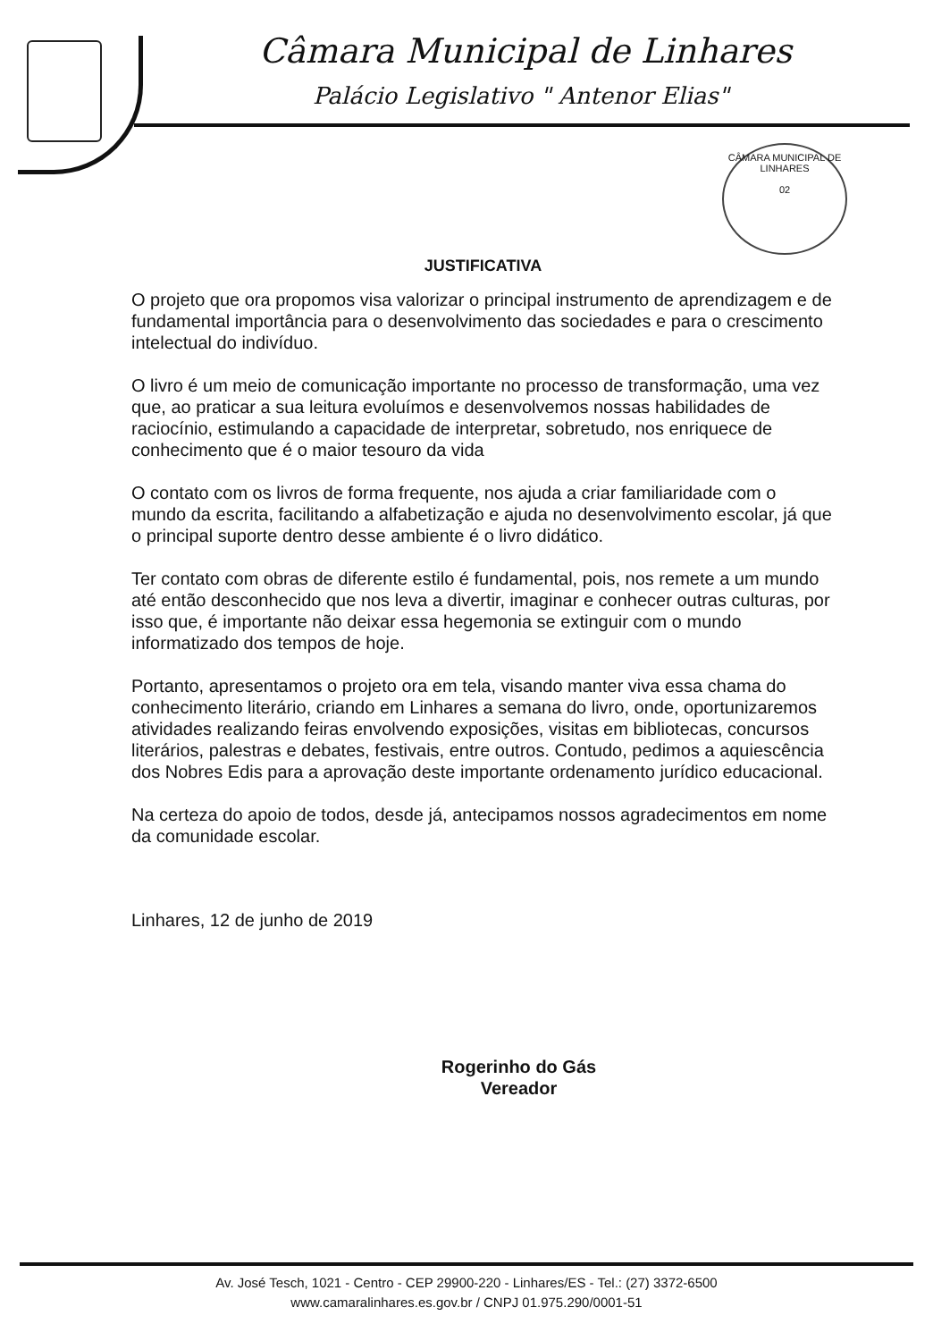Câmara Municipal de Linhares
Palácio Legislativo " Antenor Elias"
CÂMARA MUNICIPAL DE LINHARES
02
JUSTIFICATIVA
O projeto que ora propomos visa valorizar o principal instrumento de aprendizagem e de fundamental importância para o desenvolvimento das sociedades e para o crescimento intelectual do indivíduo.
O livro é um meio de comunicação importante no processo de transformação, uma vez que, ao praticar a sua leitura evoluímos e desenvolvemos nossas habilidades de raciocínio, estimulando a capacidade de interpretar, sobretudo, nos enriquece de conhecimento que é o maior tesouro da vida
O contato com os livros de forma frequente, nos ajuda a criar familiaridade com o mundo da escrita, facilitando a alfabetização e ajuda no desenvolvimento escolar, já que o principal suporte dentro desse ambiente é o livro didático.
Ter contato com obras de diferente estilo é fundamental, pois, nos remete a um mundo até então desconhecido que nos leva a divertir, imaginar e conhecer outras culturas, por isso que, é importante não deixar essa hegemonia se extinguir com o mundo informatizado dos tempos de hoje.
Portanto, apresentamos o projeto ora em tela, visando manter viva essa chama do conhecimento literário, criando em Linhares a semana do livro, onde, oportunizaremos atividades realizando feiras envolvendo exposições, visitas em bibliotecas, concursos literários, palestras e debates, festivais, entre outros. Contudo, pedimos a aquiescência dos Nobres Edis para a aprovação deste importante ordenamento jurídico educacional.
Na certeza do apoio de todos, desde já, antecipamos nossos agradecimentos em nome da comunidade escolar.
Linhares, 12 de junho de 2019
Rogerinho do Gás
Vereador
Av. José Tesch, 1021 - Centro - CEP 29900-220 - Linhares/ES - Tel.: (27) 3372-6500
www.camaralinhares.es.gov.br / CNPJ 01.975.290/0001-51